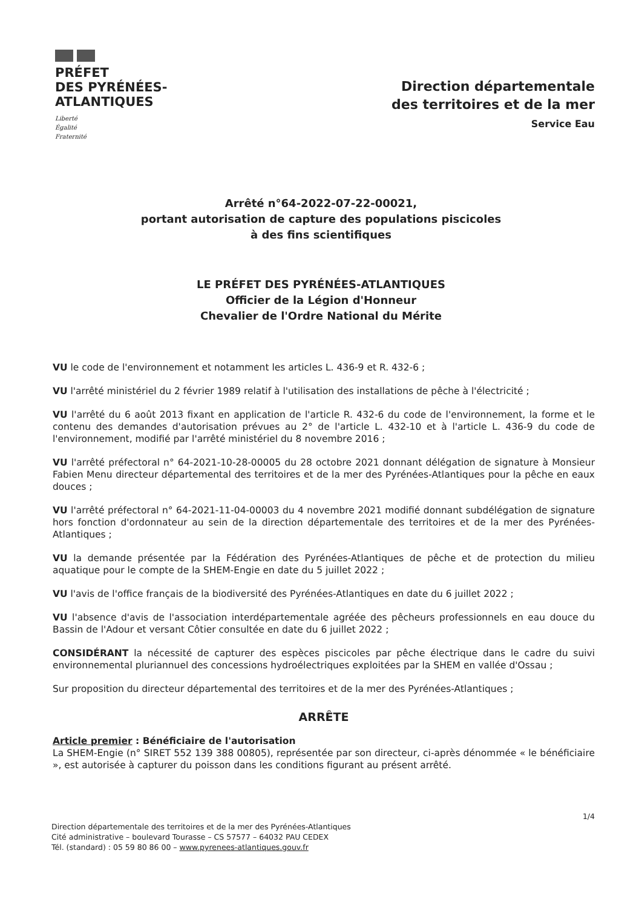PRÉFET
DES PYRÉNÉES-
ATLANTIQUES
Liberté
Égalité
Fraternité
Direction départementale
des territoires et de la mer
Service Eau
Arrêté n°64-2022-07-22-00021,
portant autorisation de capture des populations piscicoles
à des fins scientifiques
LE PRÉFET DES PYRÉNÉES-ATLANTIQUES
Officier de la Légion d'Honneur
Chevalier de l'Ordre National du Mérite
VU le code de l'environnement et notamment les articles L. 436-9 et R. 432-6 ;
VU l'arrêté ministériel du 2 février 1989 relatif à l'utilisation des installations de pêche à l'électricité ;
VU l'arrêté du 6 août 2013 fixant en application de l'article R. 432-6 du code de l'environnement, la forme et le contenu des demandes d'autorisation prévues au 2° de l'article L. 432-10 et à l'article L. 436-9 du code de l'environnement, modifié par l'arrêté ministériel du 8 novembre 2016 ;
VU l'arrêté préfectoral n° 64-2021-10-28-00005 du 28 octobre 2021 donnant délégation de signature à Monsieur Fabien Menu directeur départemental des territoires et de la mer des Pyrénées-Atlantiques pour la pêche en eaux douces ;
VU l'arrêté préfectoral n° 64-2021-11-04-00003 du 4 novembre 2021 modifié donnant subdélégation de signature hors fonction d'ordonnateur au sein de la direction départementale des territoires et de la mer des Pyrénées-Atlantiques ;
VU la demande présentée par la Fédération des Pyrénées-Atlantiques de pêche et de protection du milieu aquatique pour le compte de la SHEM-Engie en date du 5 juillet 2022 ;
VU l'avis de l'office français de la biodiversité des Pyrénées-Atlantiques en date du 6 juillet 2022 ;
VU l'absence d'avis de l'association interdépartementale agréée des pêcheurs professionnels en eau douce du Bassin de l'Adour et versant Côtier consultée en date du 6 juillet 2022 ;
CONSIDÉRANT la nécessité de capturer des espèces piscicoles par pêche électrique dans le cadre du suivi environnemental pluriannuel des concessions hydroélectriques exploitées par la SHEM en vallée d'Ossau ;
Sur proposition du directeur départemental des territoires et de la mer des Pyrénées-Atlantiques ;
ARRÊTE
Article premier : Bénéficiaire de l'autorisation
La SHEM-Engie (n° SIRET 552 139 388 00805), représentée par son directeur, ci-après dénommée « le bénéficiaire », est autorisée à capturer du poisson dans les conditions figurant au présent arrêté.
1/4
Direction départementale des territoires et de la mer des Pyrénées-Atlantiques
Cité administrative – boulevard Tourasse – CS 57577 – 64032 PAU CEDEX
Tél. (standard) : 05 59 80 86 00 – www.pyrenees-atlantiques.gouv.fr